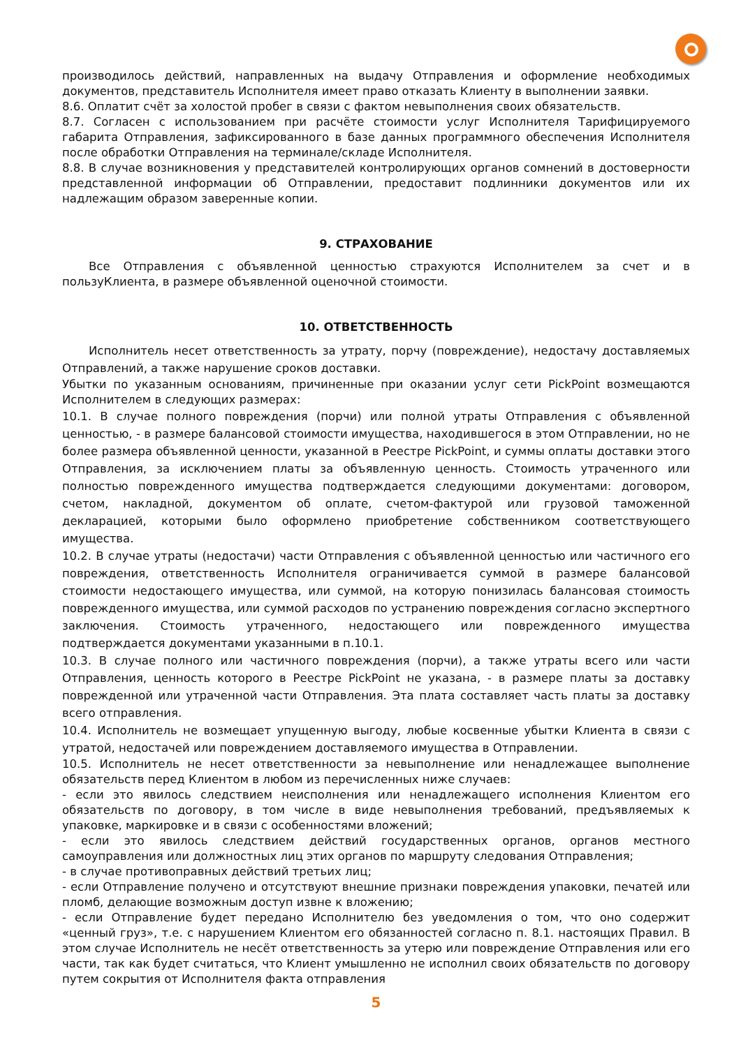производилось действий, направленных на выдачу Отправления и оформление необходимых документов, представитель Исполнителя имеет право отказать Клиенту в выполнении заявки.
8.6. Оплатит счёт за холостой пробег в связи с фактом невыполнения своих обязательств.
8.7. Согласен с использованием при расчёте стоимости услуг Исполнителя Тарифицируемого габарита Отправления, зафиксированного в базе данных программного обеспечения Исполнителя после обработки Отправления на терминале/складе Исполнителя.
8.8. В случае возникновения у представителей контролирующих органов сомнений в достоверности представленной информации об Отправлении, предоставит подлинники документов или их надлежащим образом заверенные копии.
9. СТРАХОВАНИЕ
Все Отправления с объявленной ценностью страхуются Исполнителем за счет и в пользуКлиента, в размере объявленной оценочной стоимости.
10. ОТВЕТСТВЕННОСТЬ
Исполнитель несет ответственность за утрату, порчу (повреждение), недостачу доставляемых Отправлений, а также нарушение сроков доставки.
Убытки по указанным основаниям, причиненные при оказании услуг сети PickPoint возмещаются Исполнителем в следующих размерах:
10.1. В случае полного повреждения (порчи) или полной утраты Отправления с объявленной ценностью, - в размере балансовой стоимости имущества, находившегося в этом Отправлении, но не более размера объявленной ценности, указанной в Реестре PickPoint, и суммы оплаты доставки этого Отправления, за исключением платы за объявленную ценность. Стоимость утраченного или полностью поврежденного имущества подтверждается следующими документами: договором, счетом, накладной, документом об оплате, счетом-фактурой или грузовой таможенной декларацией, которыми было оформлено приобретение собственником соответствующего имущества.
10.2. В случае утраты (недостачи) части Отправления с объявленной ценностью или частичного его повреждения, ответственность Исполнителя ограничивается суммой в размере балансовой стоимости недостающего имущества, или суммой, на которую понизилась балансовая стоимость поврежденного имущества, или суммой расходов по устранению повреждения согласно экспертного заключения. Стоимость утраченного, недостающего или поврежденного имущества подтверждается документами указанными в п.10.1.
10.3. В случае полного или частичного повреждения (порчи), а также утраты всего или части Отправления, ценность которого в Реестре PickPoint не указана, - в размере платы за доставку поврежденной или утраченной части Отправления. Эта плата составляет часть платы за доставку всего отправления.
10.4. Исполнитель не возмещает упущенную выгоду, любые косвенные убытки Клиента в связи с утратой, недостачей или повреждением доставляемого имущества в Отправлении.
10.5. Исполнитель не несет ответственности за невыполнение или ненадлежащее выполнение обязательств перед Клиентом в любом из перечисленных ниже случаев:
- если это явилось следствием неисполнения или ненадлежащего исполнения Клиентом его обязательств по договору, в том числе в виде невыполнения требований, предъявляемых к упаковке, маркировке и в связи с особенностями вложений;
- если это явилось следствием действий государственных органов, органов местного самоуправления или должностных лиц этих органов по маршруту следования Отправления;
- в случае противоправных действий третьих лиц;
- если Отправление получено и отсутствуют внешние признаки повреждения упаковки, печатей или пломб, делающие возможным доступ извне к вложению;
- если Отправление будет передано Исполнителю без уведомления о том, что оно содержит «ценный груз», т.е. с нарушением Клиентом его обязанностей согласно п. 8.1. настоящих Правил. В этом случае Исполнитель не несёт ответственность за утерю или повреждение Отправления или его части, так как будет считаться, что Клиент умышленно не исполнил своих обязательств по договору путем сокрытия от Исполнителя факта отправления
5